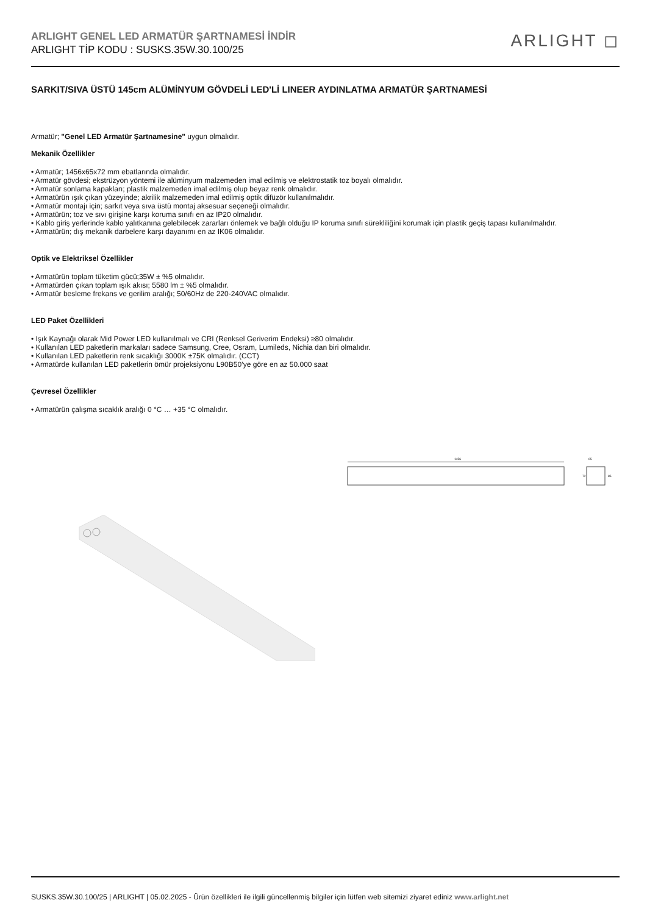ARLIGHT GENEL LED ARMATÜR ŞARTNAMESİ İNDİR
ARLIGHT TİP KODU : SUSKS.35W.30.100/25
ARLIGHT ◻
SARKIT/SIVA ÜSTÜ 145cm ALÜMİNYUM GÖVDELİ LED'Lİ LINEER AYDINLATMA ARMATÜR ŞARTNAMESİ
Armatür; "Genel LED Armatür Şartnamesine" uygun olmalıdır.
Mekanik Özellikler
• Armatür; 1456x65x72 mm ebatlarında olmalıdır.
• Armatür gövdesi; ekstrüzyon yöntemi ile alüminyum malzemeden imal edilmiş ve elektrostatik toz boyalı olmalıdır.
• Armatür sonlama kapakları; plastik malzemeden imal edilmiş olup beyaz renk olmalıdır.
• Armatürün ışık çıkan yüzeyinde; akrilik malzemeden imal edilmiş optik difüzör kullanılmalıdır.
• Armatür montajı için; sarkıt veya sıva üstü montaj aksesuar seçeneği olmalıdır.
• Armatürün; toz ve sıvı girişine karşı koruma sınıfı en az IP20 olmalıdır.
• Kablo giriş yerlerinde kablo yalıtkanına gelebilecek zararları önlemek ve bağlı olduğu IP koruma sınıfı sürekliliğini korumak için plastik geçiş tapası kullanılmalıdır.
• Armatürün; dış mekanik darbelere karşı dayanımı en az IK06 olmalıdır.
Optik ve Elektriksel Özellikler
• Armatürün toplam tüketim gücü;35W ± %5 olmalıdır.
• Armatürden çıkan toplam ışık akısı; 5580 lm ± %5 olmalıdır.
• Armatür besleme frekans ve gerilim aralığı; 50/60Hz de 220-240VAC olmalıdır.
LED Paket Özellikleri
• Işık Kaynağı olarak Mid Power LED kullanılmalı ve CRI (Renksel Geriverim Endeksi) ≥80 olmalıdır.
• Kullanılan LED paketlerin markaları sadece Samsung, Cree, Osram, Lumileds, Nichia dan biri olmalıdır.
• Kullanılan LED paketlerin renk sıcaklığı 3000K ±75K olmalıdır. (CCT)
• Armatürde kullanılan LED paketlerin ömür projeksiyonu L90B50’ye göre en az 50.000 saat
Çevresel Özellikler
• Armatürün çalışma sıcaklık aralığı 0 °C … +35 °C olmalıdır.
1456
65
72
85
SUSKS.35W.30.100/25 | ARLIGHT | 05.02.2025 - Ürün özellikleri ile ilgili güncellenmiş bilgiler için lütfen web sitemizi ziyaret ediniz www.arlight.net